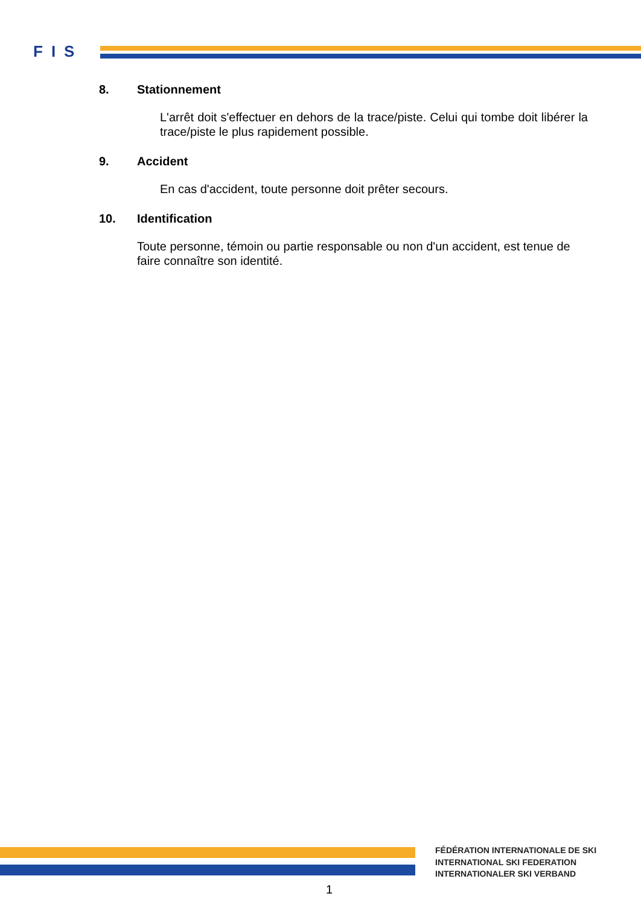FIS
8. Stationnement
L'arrêt doit s'effectuer en dehors de la trace/piste. Celui qui tombe doit libérer la trace/piste le plus rapidement possible.
9. Accident
En cas d'accident, toute personne doit prêter secours.
10. Identification
Toute personne, témoin ou partie responsable ou non d'un accident, est tenue de faire connaître son identité.
FÉDÉRATION INTERNATIONALE DE SKI
INTERNATIONAL SKI FEDERATION
INTERNATIONALER SKI VERBAND
1